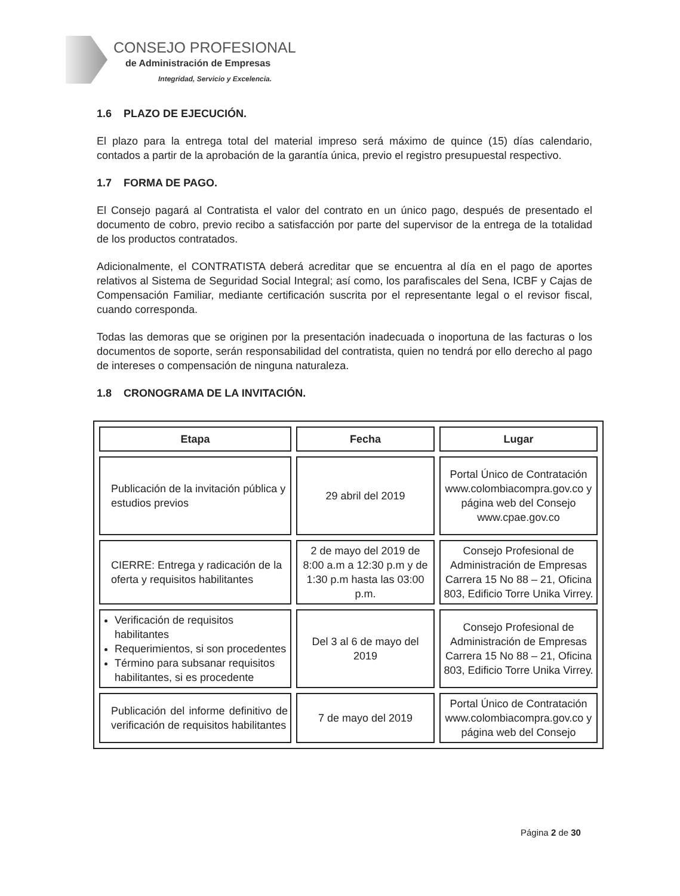CONSEJO PROFESIONAL
de Administración de Empresas
Integridad, Servicio y Excelencia.
1.6 PLAZO DE EJECUCIÓN.
El plazo para la entrega total del material impreso será máximo de quince (15) días calendario, contados a partir de la aprobación de la garantía única, previo el registro presupuestal respectivo.
1.7 FORMA DE PAGO.
El Consejo pagará al Contratista el valor del contrato en un único pago, después de presentado el documento de cobro, previo recibo a satisfacción por parte del supervisor de la entrega de la totalidad de los productos contratados.
Adicionalmente, el CONTRATISTA deberá acreditar que se encuentra al día en el pago de aportes relativos al Sistema de Seguridad Social Integral; así como, los parafiscales del Sena, ICBF y Cajas de Compensación Familiar, mediante certificación suscrita por el representante legal o el revisor fiscal, cuando corresponda.
Todas las demoras que se originen por la presentación inadecuada o inoportuna de las facturas o los documentos de soporte, serán responsabilidad del contratista, quien no tendrá por ello derecho al pago de intereses o compensación de ninguna naturaleza.
1.8 CRONOGRAMA DE LA INVITACIÓN.
| Etapa | Fecha | Lugar |
| --- | --- | --- |
| Publicación de la invitación pública y estudios previos | 29 abril del 2019 | Portal Único de Contratación www.colombiacompra.gov.co y página web del Consejo www.cpae.gov.co |
| CIERRE: Entrega y radicación de la oferta y requisitos habilitantes | 2 de mayo del 2019 de 8:00 a.m a 12:30 p.m y de 1:30 p.m hasta las 03:00 p.m. | Consejo Profesional de Administración de Empresas Carrera 15 No 88 – 21, Oficina 803, Edificio Torre Unika Virrey. |
| Verificación de requisitos habilitantes Requerimientos, si son procedentes Término para subsanar requisitos habilitantes, si es procedente | Del 3 al 6 de mayo del 2019 | Consejo Profesional de Administración de Empresas Carrera 15 No 88 – 21, Oficina 803, Edificio Torre Unika Virrey. |
| Publicación del informe definitivo de verificación de requisitos habilitantes | 7 de mayo del 2019 | Portal Único de Contratación www.colombiacompra.gov.co y página web del Consejo |
Página 2 de 30